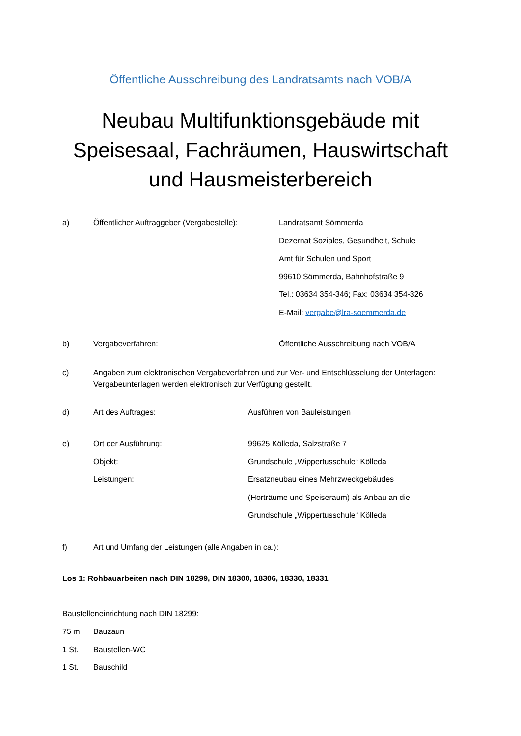Öffentliche Ausschreibung des Landratsamts nach VOB/A
Neubau Multifunktionsgebäude mit Speisesaal, Fachräumen, Hauswirtschaft und Hausmeisterbereich
a) Öffentlicher Auftraggeber (Vergabestelle):
Landratsamt Sömmerda
Dezernat Soziales, Gesundheit, Schule
Amt für Schulen und Sport
99610 Sömmerda, Bahnhofstraße 9
Tel.: 03634 354-346; Fax: 03634 354-326
E-Mail: vergabe@lra-soemmerda.de
b) Vergabeverfahren: Öffentliche Ausschreibung nach VOB/A
c) Angaben zum elektronischen Vergabeverfahren und zur Ver- und Entschlüsselung der Unterlagen: Vergabeunterlagen werden elektronisch zur Verfügung gestellt.
d) Art des Auftrages: Ausführen von Bauleistungen
e) Ort der Ausführung:
Objekt:
Leistungen:
99625 Kölleda, Salzstraße 7
Grundschule „Wippertusschule“ Kölleda
Ersatzneubau eines Mehrzweckgebäudes
(Horträume und Speiseraum) als Anbau an die
Grundschule „Wippertusschule“ Kölleda
f) Art und Umfang der Leistungen (alle Angaben in ca.):
Los 1: Rohbauarbeiten nach DIN 18299, DIN 18300, 18306, 18330, 18331
Baustelleneinrichtung nach DIN 18299:
75 m Bauzaun
1 St. Baustellen-WC
1 St. Bauschild